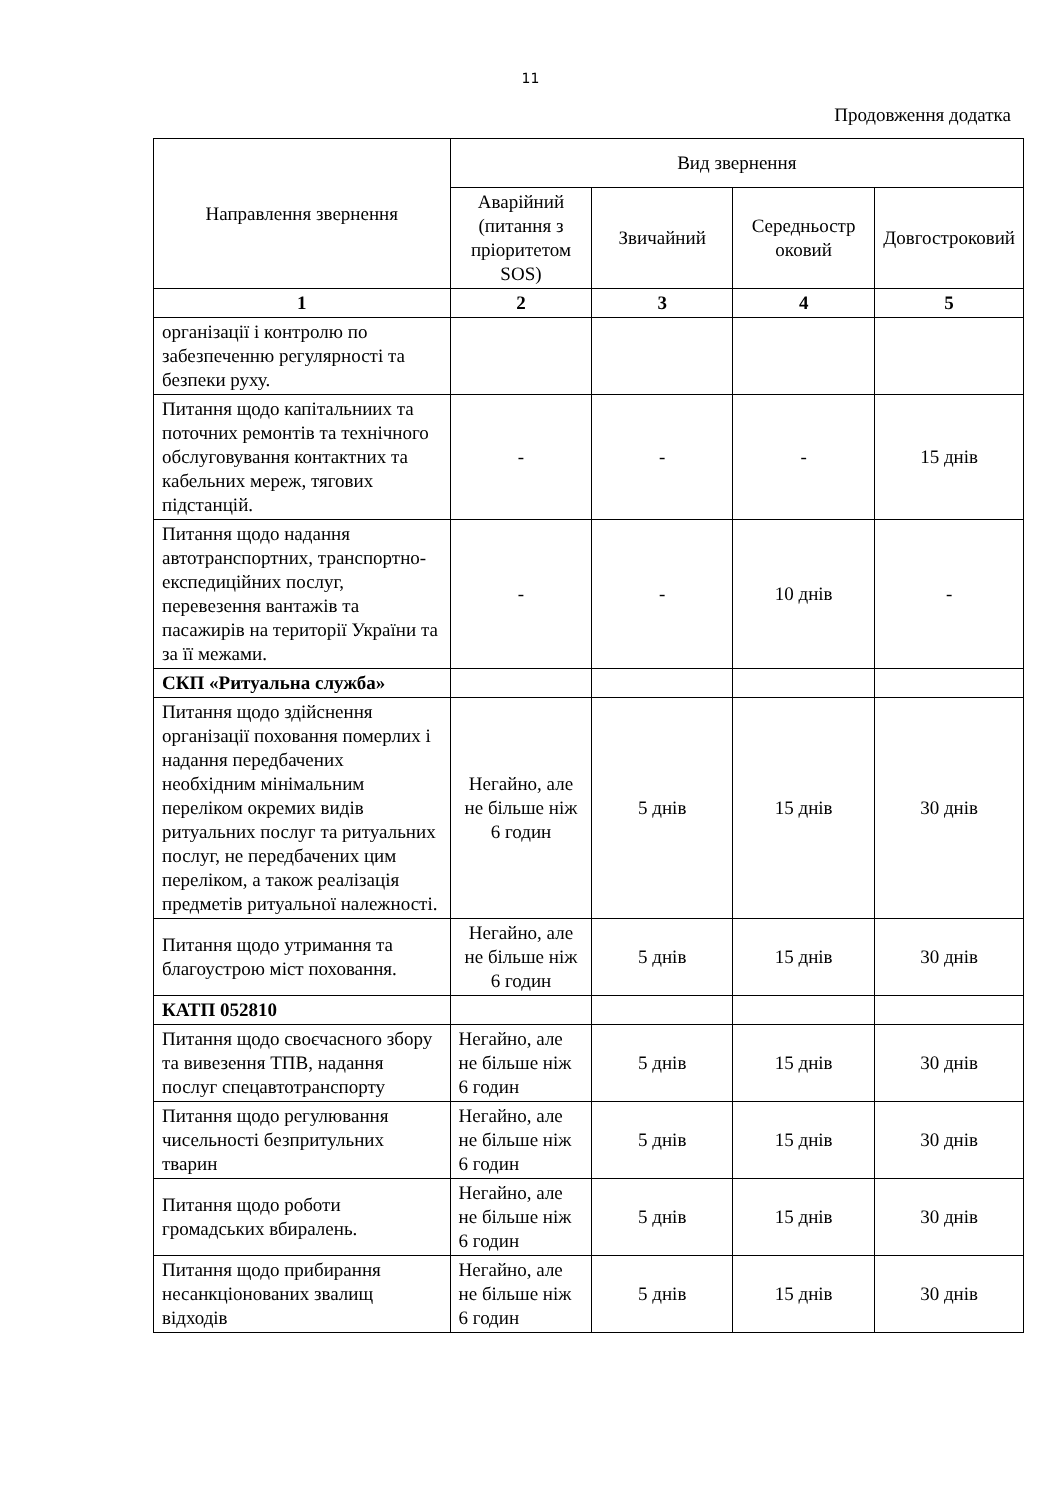11
Продовження додатка
| Направлення звернення | Вид звернення | | | |
| --- | --- | --- | --- | --- |
| | Аварійний (питання з пріоритетом SOS) | Звичайний | Середньостр оковий | Довгостроковий |
| 1 | 2 | 3 | 4 | 5 |
| організації і контролю по забезпеченню регулярності та безпеки руху. | | | | |
| Питання щодо капітальниих та поточних ремонтів та технічного обслуговування контактних та кабельних мереж, тягових підстанцій. | - | - | - | 15 днів |
| Питання щодо надання автотранспортних, транспортно-експедиційних послуг, перевезення вантажів та пасажирів на території України та за її межами. | - | - | 10 днів | - |
| СКП «Ритуальна служба» | | | | |
| Питання щодо здійснення організації поховання померлих і надання передбачених необхідним мінімальним переліком окремих видів ритуальних послуг та ритуальних послуг, не передбачених цим переліком, а також реалізація предметів ритуальної належності. | Негайно, але не більше ніж 6 годин | 5 днів | 15 днів | 30 днів |
| Питання щодо утримання та благоустрою міст поховання. | Негайно, але не більше ніж 6 годин | 5 днів | 15 днів | 30 днів |
| КАТП 052810 | | | | |
| Питання щодо своєчасного збору та вивезення ТПВ, надання послуг спецавтотранспорту | Негайно, але не більше ніж 6 годин | 5 днів | 15 днів | 30 днів |
| Питання щодо регулювання чисельності безпритульних тварин | Негайно, але не більше ніж 6 годин | 5 днів | 15 днів | 30 днів |
| Питання щодо роботи громадських вбиралень. | Негайно, але не більше ніж 6 годин | 5 днів | 15 днів | 30 днів |
| Питання щодо прибирання несанкціонованих звалищ відходів | Негайно, але не більше ніж 6 годин | 5 днів | 15 днів | 30 днів |